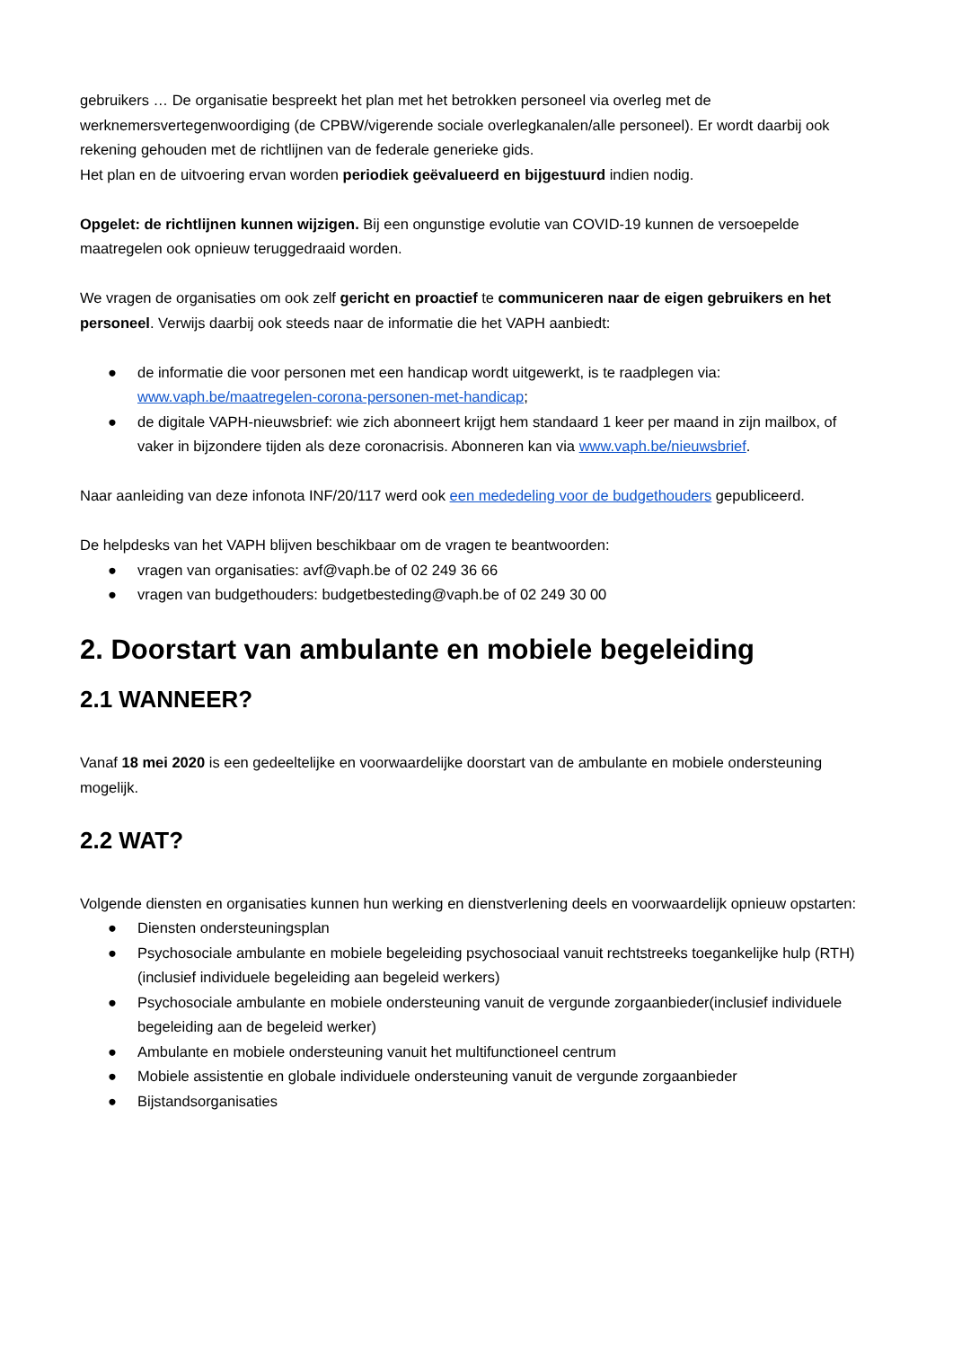gebruikers … De organisatie bespreekt het plan met het betrokken personeel via overleg met de werknemersvertegenwoordiging (de CPBW/vigerende sociale overlegkanalen/alle personeel). Er wordt daarbij ook rekening gehouden met de richtlijnen van de federale generieke gids.
Het plan en de uitvoering ervan worden periodiek geëvalueerd en bijgestuurd indien nodig.
Opgelet: de richtlijnen kunnen wijzigen. Bij een ongunstige evolutie van COVID-19 kunnen de versoepelde maatregelen ook opnieuw teruggedraaid worden.
We vragen de organisaties om ook zelf gericht en proactief te communiceren naar de eigen gebruikers en het personeel. Verwijs daarbij ook steeds naar de informatie die het VAPH aanbiedt:
● de informatie die voor personen met een handicap wordt uitgewerkt, is te raadplegen via: www.vaph.be/maatregelen-corona-personen-met-handicap;
● de digitale VAPH-nieuwsbrief: wie zich abonneert krijgt hem standaard 1 keer per maand in zijn mailbox, of vaker in bijzondere tijden als deze coronacrisis. Abonneren kan via www.vaph.be/nieuwsbrief.
Naar aanleiding van deze infonota INF/20/117 werd ook een mededeling voor de budgethouders gepubliceerd.
De helpdesks van het VAPH blijven beschikbaar om de vragen te beantwoorden:
● vragen van organisaties: avf@vaph.be of 02 249 36 66
● vragen van budgethouders: budgetbesteding@vaph.be of 02 249 30 00
2. Doorstart van ambulante en mobiele begeleiding
2.1 WANNEER?
Vanaf 18 mei 2020 is een gedeeltelijke en voorwaardelijke doorstart van de ambulante en mobiele ondersteuning mogelijk.
2.2 WAT?
Volgende diensten en organisaties kunnen hun werking en dienstverlening deels en voorwaardelijk opnieuw opstarten:
● Diensten ondersteuningsplan
● Psychosociale ambulante en mobiele begeleiding psychosociaal vanuit rechtstreeks toegankelijke hulp (RTH) (inclusief individuele begeleiding aan begeleid werkers)
● Psychosociale ambulante en mobiele ondersteuning vanuit de vergunde zorgaanbieder(inclusief individuele begeleiding aan de begeleid werker)
● Ambulante en mobiele ondersteuning vanuit het multifunctioneel centrum
● Mobiele assistentie en globale individuele ondersteuning vanuit de vergunde zorgaanbieder
● Bijstandsorganisaties